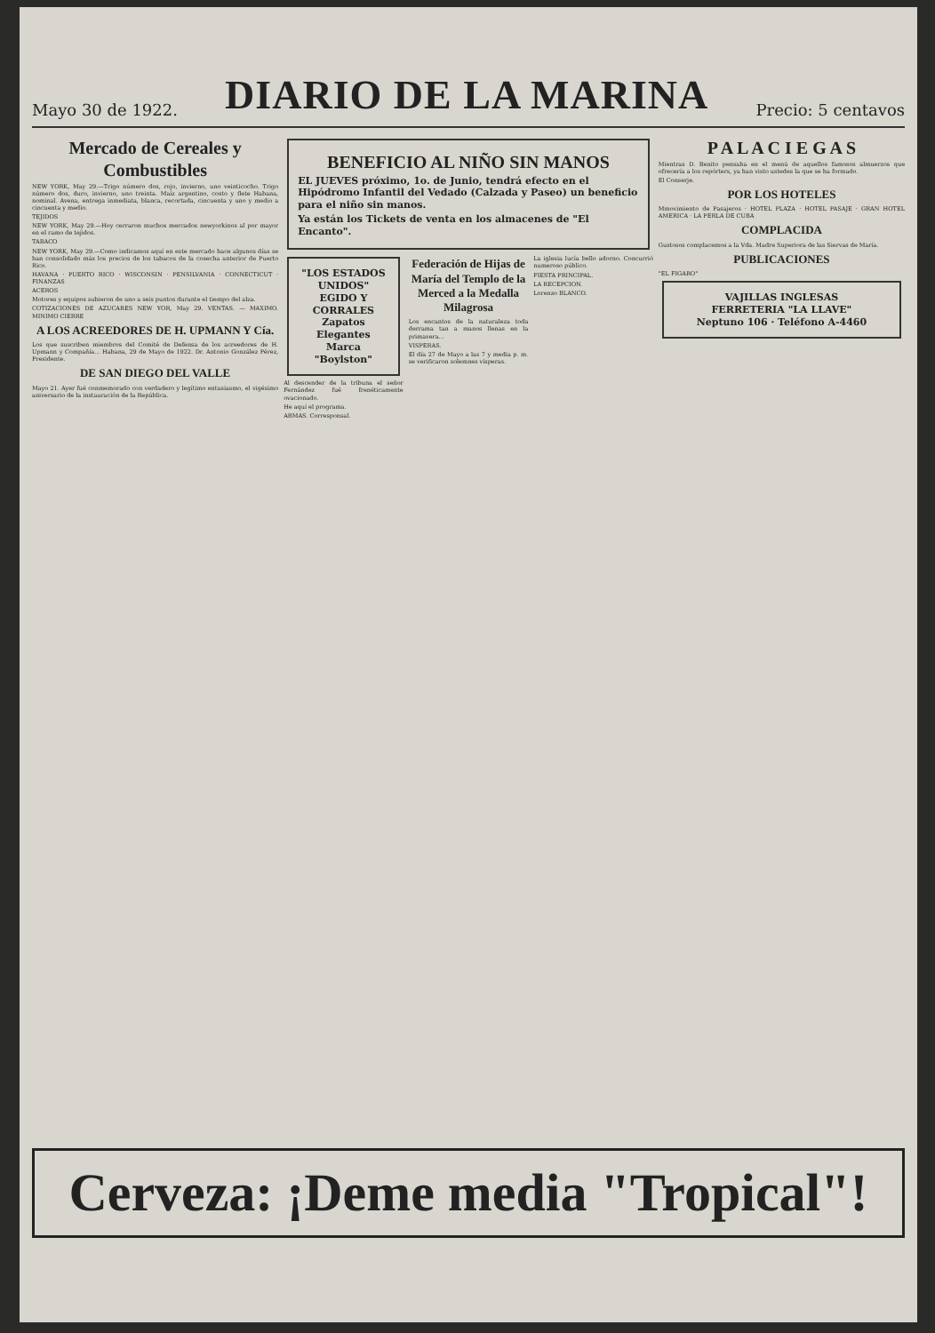Mayo 30 de 1922.
DIARIO DE LA MARINA
Precio: 5 centavos
Mercado de Cereales y Combustibles
NEW YORK, May 29.—Trigo número dos, rojo, invierno, uno veinticocho. Trigo número dos, duro, invierno, uno treinta. Maíz argentino, costo y flete Habana, nominal. Avena, entrega inmediata, blanca, recortada, cincuenta y uno y medio a cincuenta y medio.
TEJIDOS
NEW YORK, May 29.—Hoy cerraron muchos mercados newyorkinos al por mayor en el ramo de tejidos.
TABACO
NEW YORK, May 29.—Como indicamos aquí en este mercado hace algunos días se han consolidado más los precios de los tabacos de la cosecha anterior de Puerto Rico.
HAVANA · PUERTO RICO · WISCONSIN · PENSILVANIA · CONNECTICUT · FINANZAS
ACEROS
Motores y equipos subieron de uno a seis puntos durante el tiempo del alza.
COTIZACIONES DE AZUCARES NEW YOR, May 29. VENTAS. — MAXIMO. MINIMO CIERRE
A LOS ACREEDORES DE H. UPMANN Y Cía.
Los que suscriben miembros del Comité de Defensa de los acreedores de H. Upmann y Compañía... Habana, 29 de Mayo de 1922. Dr. Antonio González Pérez, Presidente.
DE SAN DIEGO DEL VALLE
Mayo 21. Ayer fué conmemorado con verdadero y legítimo entusiasmo, el vigésimo aniversario de la instauración de la República.
BENEFICIO AL NIÑO SIN MANOS
EL JUEVES próximo, 1o. de Junio, tendrá efecto en el Hipódromo Infantil del Vedado (Calzada y Paseo) un beneficio para el niño sin manos.
Ya están los Tickets de venta en los almacenes de "El Encanto".
"LOS ESTADOS UNIDOS"
EGIDO Y CORRALES
Zapatos Elegantes
Marca "Boylston"
Al descender de la tribuna el señor Fernández fué frenéticamente ovacionado.
He aquí el programa.
ARMAS. Corresponsal.
Federación de Hijas de María del Templo de la Merced a la Medalla Milagrosa
Los encantos de la naturaleza toda derrama tan a manos llenas en la primavera...
VISPERAS.
El día 27 de Mayo a las 7 y media p. m. se verificaron solemnes vísperas.
La iglesia lucía bello adorno. Concurrió numeroso público.
FIESTA PRINCIPAL.
LA RECEPCION.
Lorenzo BLANCO.
P A L A C I E G A S
Mientras D. Benito pensaba en el menú de aquellos famosos almuerzos que ofrecería a los repórters, ya han visto ustedes la que se ha formado.
El Conserje.
POR LOS HOTELES
Mmovimiento de Pasajeros · HOTEL PLAZA · HOTEL PASAJE · GRAN HOTEL AMERICA · LA PERLA DE CUBA
COMPLACIDA
Gustosos complacemos a la Vda. Madre Superiora de las Siervas de María.
PUBLICACIONES
"EL FIGARO"
VAJILLAS INGLESAS
FERRETERIA "LA LLAVE"
Neptuno 106 · Teléfono A-4460
Cerveza: ¡Deme media "Tropical"!